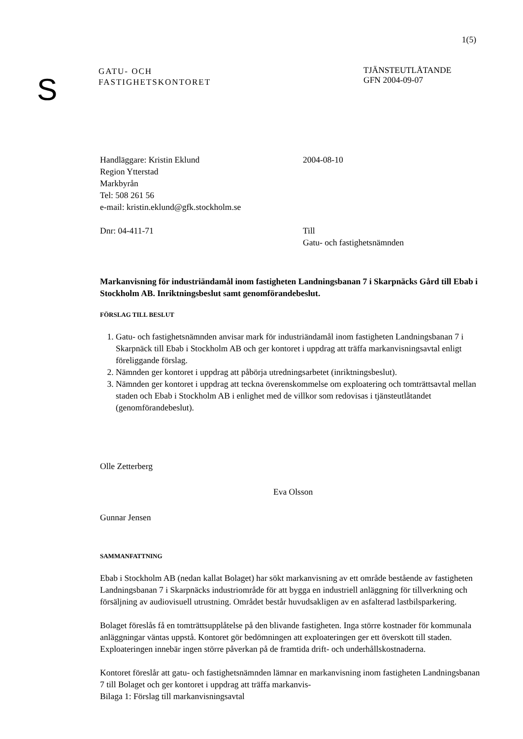1(5)
S
GATU- OCH
FASTIGHETSKONTORET
TJÄNSTEUTLÅTANDE
GFN 2004-09-07
Handläggare: Kristin Eklund
Region Ytterstad
Markbyrån
Tel: 508 261 56
e-mail: kristin.eklund@gfk.stockholm.se
2004-08-10
Dnr: 04-411-71 Till
Gatu- och fastighetsnämnden
Markanvisning för industriändamål inom fastigheten Landningsbanan 7 i Skarpnäcks Gård till Ebab i Stockholm AB. Inriktningsbeslut samt genomförandebeslut.
FÖRSLAG TILL BESLUT
1. Gatu- och fastighetsnämnden anvisar mark för industriändamål inom fastigheten Landningsbanan 7 i Skarpnäck till Ebab i Stockholm AB och ger kontoret i uppdrag att träffa markanvisningsavtal enligt föreliggande förslag.
2. Nämnden ger kontoret i uppdrag att påbörja utredningsarbetet (inriktningsbeslut).
3. Nämnden ger kontoret i uppdrag att teckna överenskommelse om exploatering och tomträttsavtal mellan staden och Ebab i Stockholm AB i enlighet med de villkor som redovisas i tjänsteutlåtandet (genomförandebeslut).
Olle Zetterberg
Eva Olsson
Gunnar Jensen
SAMMANFATTNING
Ebab i Stockholm AB (nedan kallat Bolaget) har sökt markanvisning av ett område bestående av fastigheten Landningsbanan 7 i Skarpnäcks industriområde för att bygga en industriell anläggning för tillverkning och försäljning av audiovisuell utrustning. Området består huvudsakligen av en asfalterad lastbilsparkering.
Bolaget föreslås få en tomträttsupplåtelse på den blivande fastigheten. Inga större kostnader för kommunala anläggningar väntas uppstå. Kontoret gör bedömningen att exploateringen ger ett överskott till staden. Exploateringen innebär ingen större påverkan på de framtida drift- och underhållskostnaderna.
Kontoret föreslår att gatu- och fastighetsnämnden lämnar en markanvisning inom fastigheten Landningsbanan 7 till Bolaget och ger kontoret i uppdrag att träffa markanvis-
Bilaga 1: Förslag till markanvisningsavtal